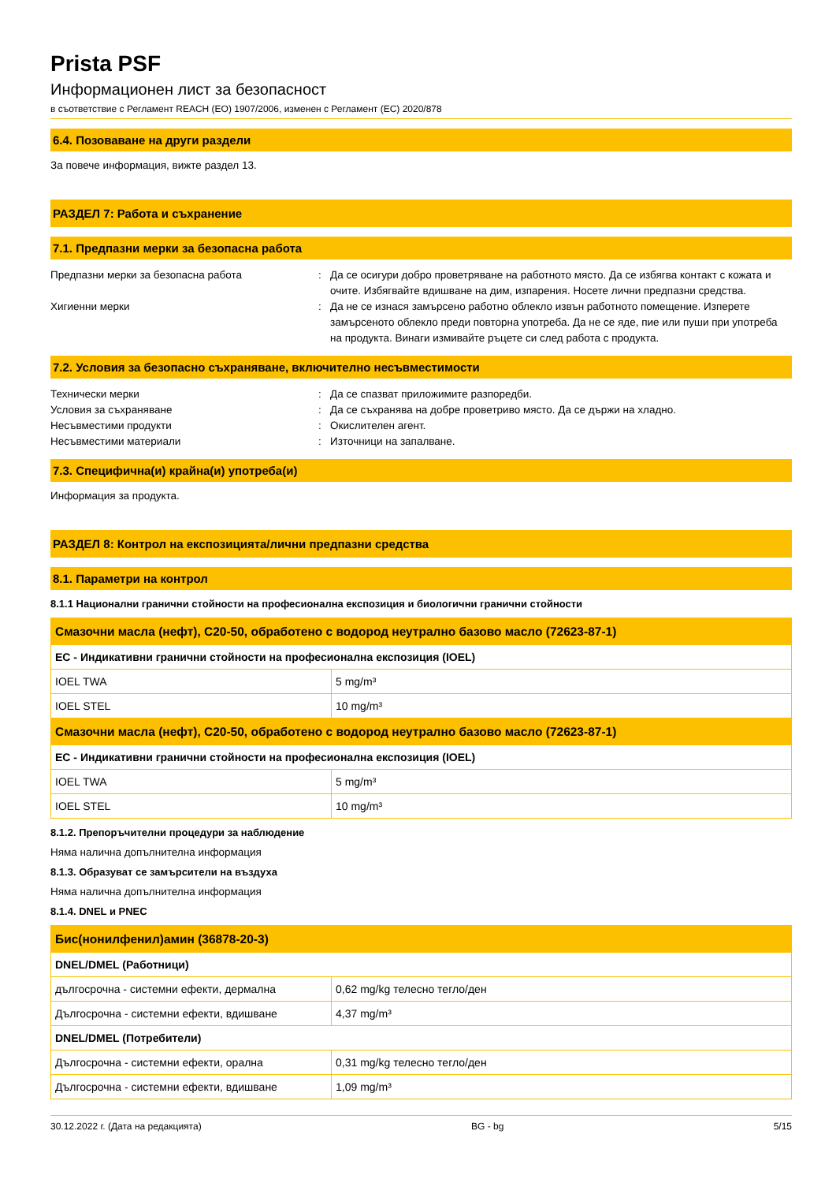Prista PSF
Информационен лист за безопасност
в съответствие с Регламент REACH (ЕО) 1907/2006, изменен с Регламент (ЕС) 2020/878
6.4. Позоваване на други раздели
За повече информация, вижте раздел 13.
РАЗДЕЛ 7: Работа и съхранение
7.1. Предпазни мерки за безопасна работа
Предпазни мерки за безопасна работа : Да се осигури добро проветряване на работното място. Да се избягва контакт с кожата и очите. Избягвайте вдишване на дим, изпарения. Носете лични предпазни средства.
Хигиенни мерки : Да не се изнася замърсено работно облекло извън работното помещение. Изперете замърсеното облекло преди повторна употреба. Да не се яде, пие или пуши при употреба на продукта. Винаги измивайте ръцете си след работа с продукта.
7.2. Условия за безопасно съхраняване, включително несъвместимости
Технически мерки : Да се спазват приложимите разпоредби.
Условия за съхраняване : Да се съхранява на добре проветриво място. Да се държи на хладно.
Несъвместими продукти : Окислителен агент.
Несъвместими материали : Източници на запалване.
7.3. Специфична(и) крайна(и) употреба(и)
Информация за продукта.
РАЗДЕЛ 8: Контрол на експозицията/лични предпазни средства
8.1. Параметри на контрол
8.1.1 Национални гранични стойности на професионална експозиция и биологични гранични стойности
| Смазочни масла (нефт), C20-50, обработено с водород неутрално базово масло (72623-87-1) | |
| --- | --- |
| ЕС - Индикативни гранични стойности на професионална експозиция (IOEL) | |
| IOEL TWA | 5 mg/m³ |
| IOEL STEL | 10 mg/m³ |
| Смазочни масла (нефт), C20-50, обработено с водород неутрално базово масло (72623-87-1) | |
| ЕС - Индикативни гранични стойности на професионална експозиция (IOEL) | |
| IOEL TWA | 5 mg/m³ |
| IOEL STEL | 10 mg/m³ |
8.1.2. Препоръчителни процедури за наблюдение
Няма налична допълнителна информация
8.1.3. Образуват се замърсители на въздуха
Няма налична допълнителна информация
8.1.4. DNEL и PNEC
| Бис(нонилфенил)амин (36878-20-3) | |
| --- | --- |
| DNEL/DMEL (Работници) | |
| дългосрочна - системни ефекти, дермална | 0,62 mg/kg телесно тегло/ден |
| Дългосрочна - системни ефекти, вдишване | 4,37 mg/m³ |
| DNEL/DMEL (Потребители) | |
| Дългосрочна - системни ефекти, орална | 0,31 mg/kg телесно тегло/ден |
| Дългосрочна - системни ефекти, вдишване | 1,09 mg/m³ |
30.12.2022 г. (Дата на редакцията) BG - bg 5/15